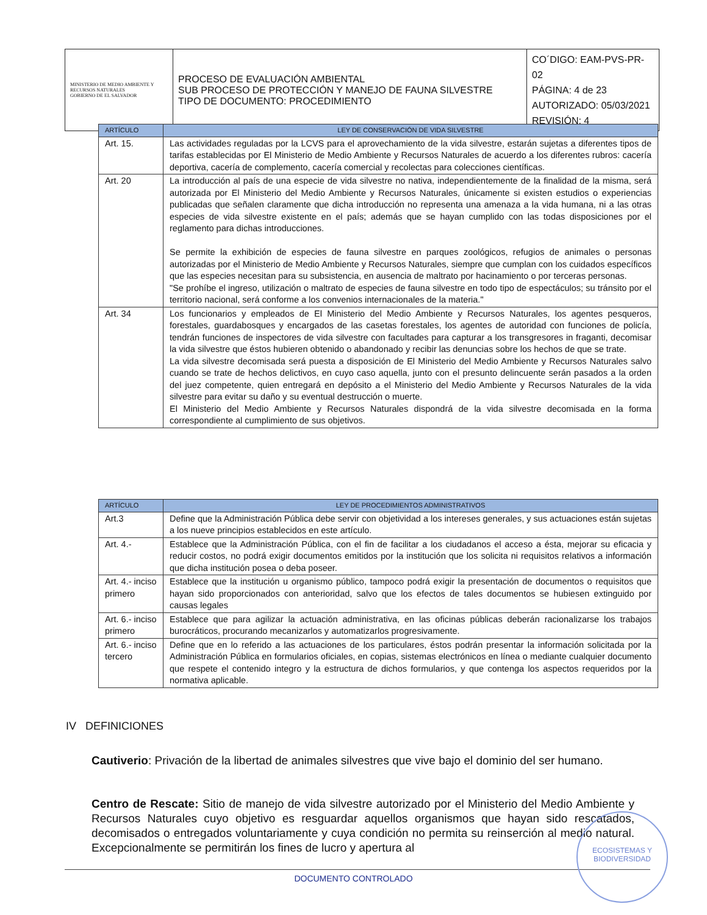| MINISTERIO DE MEDIO AMBIENTE Y RECURSOS NATURALES GOBIERNO DE EL SALVADOR | PROCESO DE EVALUACIÓN AMBIENTAL SUB PROCESO DE PROTECCIÓN Y MANEJO DE FAUNA SILVESTRE TIPO DE DOCUMENTO: PROCEDIMIENTO | CO´DIGO: EAM-PVS-PR-02 PÁGINA: 4 de 23 AUTORIZADO: 05/03/2021 REVISIÓN: 4 |
| ARTÍCULO | LEY DE CONSERVACIÓN DE VIDA SILVESTRE |
| --- | --- |
| Art. 15. | Las actividades reguladas por la LCVS para el aprovechamiento de la vida silvestre, estarán sujetas a diferentes tipos de tarifas establecidas por El Ministerio de Medio Ambiente y Recursos Naturales de acuerdo a los diferentes rubros: cacería deportiva, cacería de complemento, cacería comercial y recolectas para colecciones científicas. |
| Art. 20 | La introducción al país de una especie de vida silvestre no nativa, independientemente de la finalidad de la misma, será autorizada por El Ministerio del Medio Ambiente y Recursos Naturales, únicamente si existen estudios o experiencias publicadas que señalen claramente que dicha introducción no representa una amenaza a la vida humana, ni a las otras especies de vida silvestre existente en el país; además que se hayan cumplido con las todas disposiciones por el reglamento para dichas introducciones. Se permite la exhibición de especies de fauna silvestre en parques zoológicos, refugios de animales o personas autorizadas por el Ministerio de Medio Ambiente y Recursos Naturales, siempre que cumplan con los cuidados específicos que las especies necesitan para su subsistencia, en ausencia de maltrato por hacinamiento o por terceras personas. "Se prohíbe el ingreso, utilización o maltrato de especies de fauna silvestre en todo tipo de espectáculos; su tránsito por el territorio nacional, será conforme a los convenios internacionales de la materia." |
| Art. 34 | Los funcionarios y empleados de El Ministerio del Medio Ambiente y Recursos Naturales, los agentes pesqueros, forestales, guardabosques y encargados de las casetas forestales, los agentes de autoridad con funciones de policía, tendrán funciones de inspectores de vida silvestre con facultades para capturar a los transgresores in fraganti, decomisar la vida silvestre que éstos hubieren obtenido o abandonado y recibir las denuncias sobre los hechos de que se trate. La vida silvestre decomisada será puesta a disposición de El Ministerio del Medio Ambiente y Recursos Naturales salvo cuando se trate de hechos delictivos, en cuyo caso aquella, junto con el presunto delincuente serán pasados a la orden del juez competente, quien entregará en depósito a el Ministerio del Medio Ambiente y Recursos Naturales de la vida silvestre para evitar su daño y su eventual destrucción o muerte. El Ministerio del Medio Ambiente y Recursos Naturales dispondrá de la vida silvestre decomisada en la forma correspondiente al cumplimiento de sus objetivos. |
| ARTÍCULO | LEY DE PROCEDIMIENTOS ADMINISTRATIVOS |
| --- | --- |
| Art.3 | Define que la Administración Pública debe servir con objetividad a los intereses generales, y sus actuaciones están sujetas a los nueve principios establecidos en este artículo. |
| Art. 4.- | Establece que la Administración Pública, con el fin de facilitar a los ciudadanos el acceso a ésta, mejorar su eficacia y reducir costos, no podrá exigir documentos emitidos por la institución que los solicita ni requisitos relativos a información que dicha institución posea o deba poseer. |
| Art. 4.- inciso primero | Establece que la institución u organismo público, tampoco podrá exigir la presentación de documentos o requisitos que hayan sido proporcionados con anterioridad, salvo que los efectos de tales documentos se hubiesen extinguido por causas legales |
| Art. 6.- inciso primero | Establece que para agilizar la actuación administrativa, en las oficinas públicas deberán racionalizarse los trabajos burocráticos, procurando mecanizarlos y automatizarlos progresivamente. |
| Art. 6.- inciso tercero | Define que en lo referido a las actuaciones de los particulares, éstos podrán presentar la información solicitada por la Administración Pública en formularios oficiales, en copias, sistemas electrónicos en línea o mediante cualquier documento que respete el contenido integro y la estructura de dichos formularios, y que contenga los aspectos requeridos por la normativa aplicable. |
IV DEFINICIONES
Cautiverio: Privación de la libertad de animales silvestres que vive bajo el dominio del ser humano.
Centro de Rescate: Sitio de manejo de vida silvestre autorizado por el Ministerio del Medio Ambiente y Recursos Naturales cuyo objetivo es resguardar aquellos organismos que hayan sido rescatados, decomisados o entregados voluntariamente y cuya condición no permita su reinserción al medio natural. Excepcionalmente se permitirán los fines de lucro y apertura al
DOCUMENTO CONTROLADO
ECOSISTEMAS Y
BIODIVERSIDAD